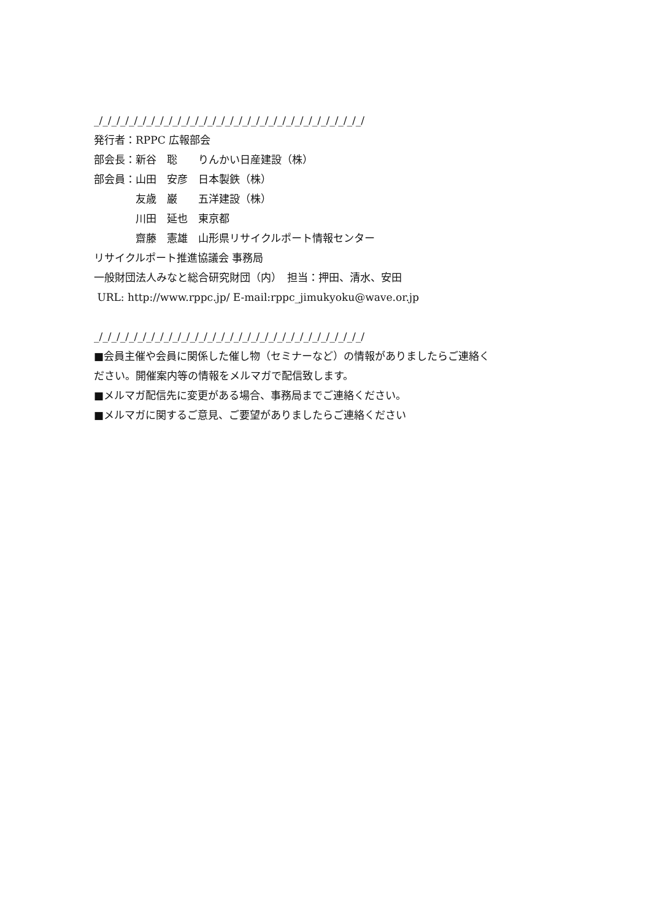_/_/_/_/_/_/_/_/_/_/_/_/_/_/_/_/_/_/_/_/_/_/_/_/_/_/_/_/_/_/_/
発行者：RPPC 広報部会
部会長：新谷　聡　　りんかい日産建設（株）
部会員：山田　安彦　日本製鉄（株）
　　　　友歳　巌　　五洋建設（株）
　　　　川田　延也　東京都
　　　　齋藤　憲雄　山形県リサイクルポート情報センター
リサイクルポート推進協議会 事務局
一般財団法人みなと総合研究財団（内）　担当：押田、清水、安田
URL: http://www.rppc.jp/ E-mail:rppc_jimukyoku@wave.or.jp
_/_/_/_/_/_/_/_/_/_/_/_/_/_/_/_/_/_/_/_/_/_/_/_/_/_/_/_/_/_/_/
■会員主催や会員に関係した催し物（セミナーなど）の情報がありましたらご連絡く
ださい。開催案内等の情報をメルマガで配信致します。
■メルマガ配信先に変更がある場合、事務局までご連絡ください。
■メルマガに関するご意見、ご要望がありましたらご連絡ください